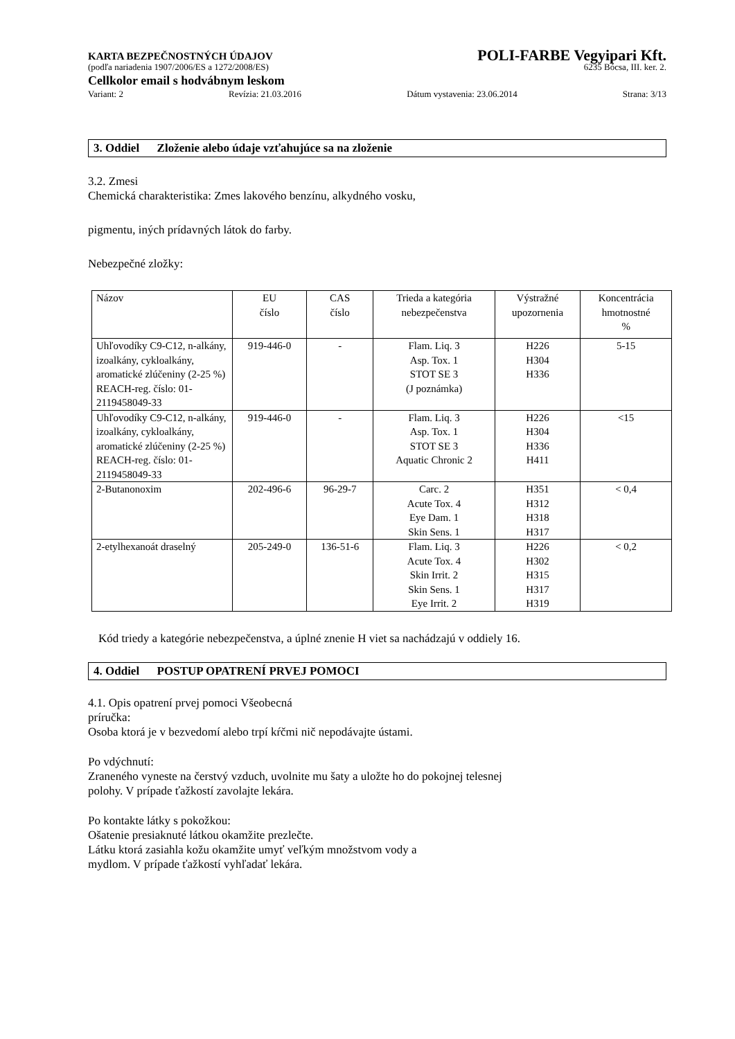KARTA BEZPEČNOSTNÝCH ÚDAJOV POLI-FARBE Vegyipari Kft.
(podľa nariadenia 1907/2006/ES a 1272/2008/ES) 6235 Bócsa, III. ker. 2.
Cellkolor email s hodvábnym leskom
Variant: 2 Revízia: 21.03.2016 Dátum vystavenia: 23.06.2014 Strana: 3/13
3. Oddiel Zloženie alebo údaje vzťahujúce sa na zloženie
3.2. Zmesi
Chemická charakteristika: Zmes lakového benzínu, alkydného vosku,
pigmentu, iných prídavných látok do farby.
Nebezpečné zložky:
| Názov | EU číslo | CAS číslo | Trieda a kategória nebezpečenstva | Výstražné upozornenia | Koncentrácia hmotnostné % |
| Uhľovodíky C9-C12, n-alkány, izoalkány, cykloalkány, aromatické zlúčeniny (2-25 %) REACH-reg. číslo: 01-2119458049-33 | 919-446-0 | - | Flam. Liq. 3 Asp. Tox. 1 STOT SE 3 (J poznámka) | H226 H304 H336 | 5-15 |
| Uhľovodíky C9-C12, n-alkány, izoalkány, cykloalkány, aromatické zlúčeniny (2-25 %) REACH-reg. číslo: 01-2119458049-33 | 919-446-0 | - | Flam. Liq. 3 Asp. Tox. 1 STOT SE 3 Aquatic Chronic 2 | H226 H304 H336 H411 | <15 |
| 2-Butanonoxim | 202-496-6 | 96-29-7 | Carc. 2 Acute Tox. 4 Eye Dam. 1 Skin Sens. 1 | H351 H312 H318 H317 | < 0,4 |
| 2-etylhexanoát draselný | 205-249-0 | 136-51-6 | Flam. Liq. 3 Acute Tox. 4 Skin Irrit. 2 Skin Sens. 1 Eye Irrit. 2 | H226 H302 H315 H317 H319 | < 0,2 |
Kód triedy a kategórie nebezpečenstva, a úplné znenie H viet sa nachádzajú v oddiely 16.
4. Oddiel POSTUP OPATRENÍ PRVEJ POMOCI
4.1. Opis opatrení prvej pomoci Všeobecná
príručka:
Osoba ktorá je v bezvedomí alebo trpí kŕčmi nič nepodávajte ústami.
Po vdýchnutí:
Zraneného vyneste na čerstvý vzduch, uvolnite mu šaty a uložte ho do pokojnej telesnej
polohy. V prípade ťažkostí zavolajte lekára.
Po kontakte látky s pokožkou:
Ošatenie presiaknuté látkou okamžite prezlečte.
Látku ktorá zasiahla kožu okamžite umyť veľkým množstvom vody a
mydlom. V prípade ťažkostí vyhľadať lekára.